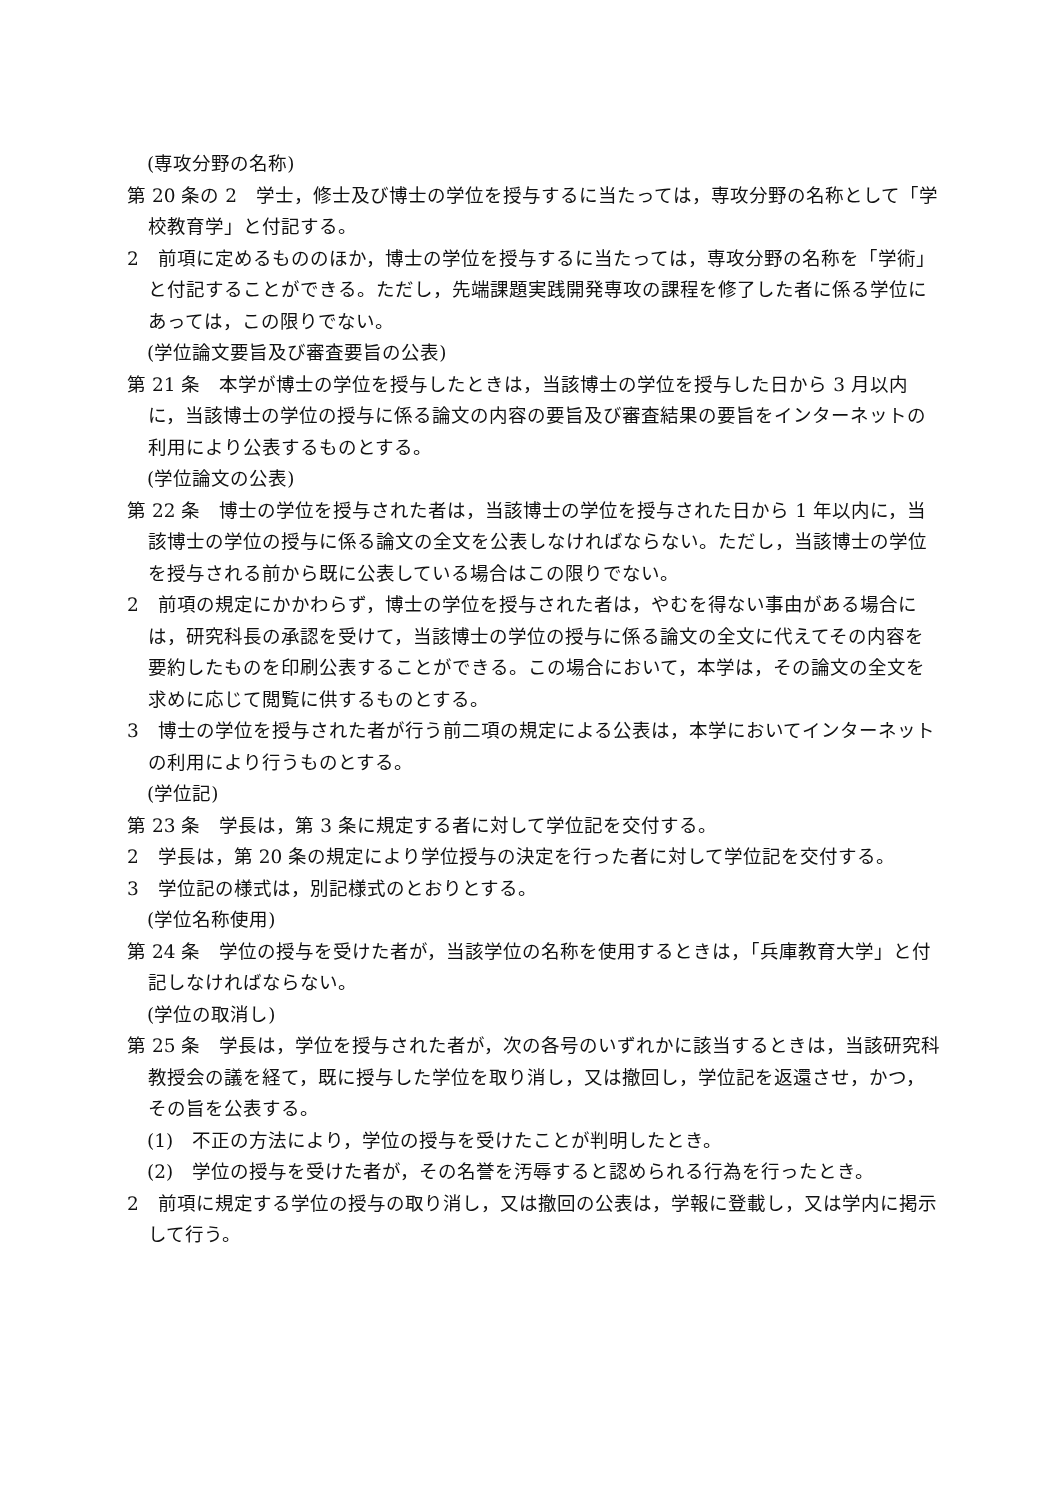(専攻分野の名称)
第 20 条の 2　学士，修士及び博士の学位を授与するに当たっては，専攻分野の名称として「学校教育学」と付記する。
2　前項に定めるもののほか，博士の学位を授与するに当たっては，専攻分野の名称を「学術」と付記することができる。ただし，先端課題実践開発専攻の課程を修了した者に係る学位にあっては，この限りでない。
(学位論文要旨及び審査要旨の公表)
第 21 条　本学が博士の学位を授与したときは，当該博士の学位を授与した日から 3 月以内に，当該博士の学位の授与に係る論文の内容の要旨及び審査結果の要旨をインターネットの利用により公表するものとする。
(学位論文の公表)
第 22 条　博士の学位を授与された者は，当該博士の学位を授与された日から 1 年以内に，当該博士の学位の授与に係る論文の全文を公表しなければならない。ただし，当該博士の学位を授与される前から既に公表している場合はこの限りでない。
2　前項の規定にかかわらず，博士の学位を授与された者は，やむを得ない事由がある場合には，研究科長の承認を受けて，当該博士の学位の授与に係る論文の全文に代えてその内容を要約したものを印刷公表することができる。この場合において，本学は，その論文の全文を求めに応じて閲覧に供するものとする。
3　博士の学位を授与された者が行う前二項の規定による公表は，本学においてインターネットの利用により行うものとする。
(学位記)
第 23 条　学長は，第 3 条に規定する者に対して学位記を交付する。
2　学長は，第 20 条の規定により学位授与の決定を行った者に対して学位記を交付する。
3　学位記の様式は，別記様式のとおりとする。
(学位名称使用)
第 24 条　学位の授与を受けた者が，当該学位の名称を使用するときは，「兵庫教育大学」と付記しなければならない。
(学位の取消し)
第 25 条　学長は，学位を授与された者が，次の各号のいずれかに該当するときは，当該研究科教授会の議を経て，既に授与した学位を取り消し，又は撤回し，学位記を返還させ，かつ，その旨を公表する。
(1)　不正の方法により，学位の授与を受けたことが判明したとき。
(2)　学位の授与を受けた者が，その名誉を汚辱すると認められる行為を行ったとき。
2　前項に規定する学位の授与の取り消し，又は撤回の公表は，学報に登載し，又は学内に掲示して行う。